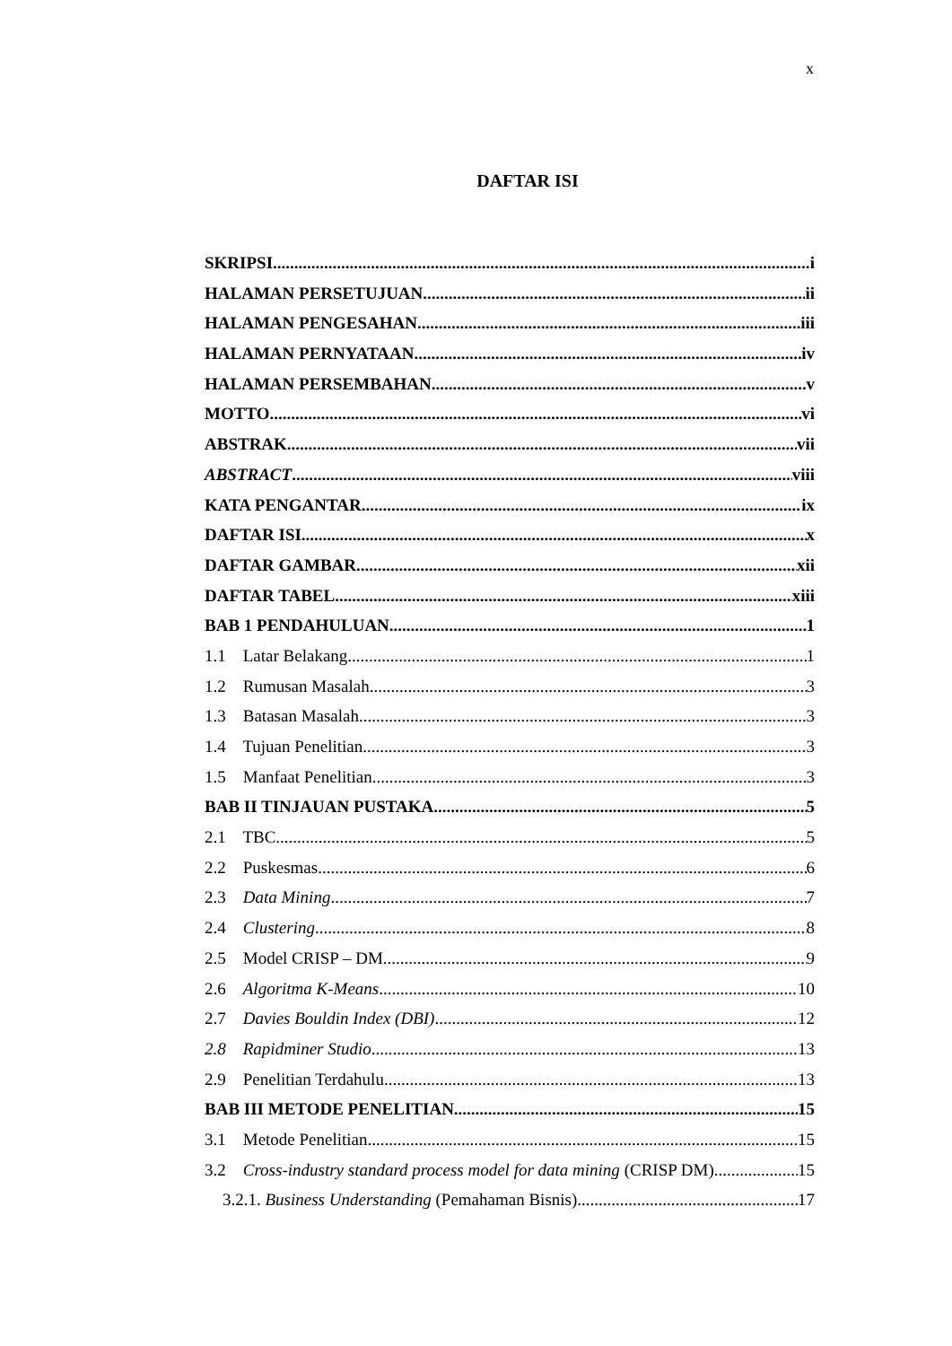x
DAFTAR ISI
SKRIPSI i
HALAMAN PERSETUJUAN ii
HALAMAN PENGESAHAN iii
HALAMAN PERNYATAAN iv
HALAMAN PERSEMBAHAN v
MOTTO vi
ABSTRAK vii
ABSTRACT viii
KATA PENGANTAR ix
DAFTAR ISI x
DAFTAR GAMBAR xii
DAFTAR TABEL xiii
BAB 1 PENDAHULUAN 1
1.1 Latar Belakang 1
1.2 Rumusan Masalah 3
1.3 Batasan Masalah 3
1.4 Tujuan Penelitian 3
1.5 Manfaat Penelitian 3
BAB II TINJAUAN PUSTAKA 5
2.1 TBC 5
2.2 Puskesmas 6
2.3 Data Mining 7
2.4 Clustering 8
2.5 Model CRISP – DM 9
2.6 Algoritma K-Means 10
2.7 Davies Bouldin Index (DBI) 12
2.8 Rapidminer Studio 13
2.9 Penelitian Terdahulu 13
BAB III METODE PENELITIAN 15
3.1 Metode Penelitian 15
3.2 Cross-industry standard process model for data mining (CRISP DM) 15
3.2.1. Business Understanding (Pemahaman Bisnis) 17